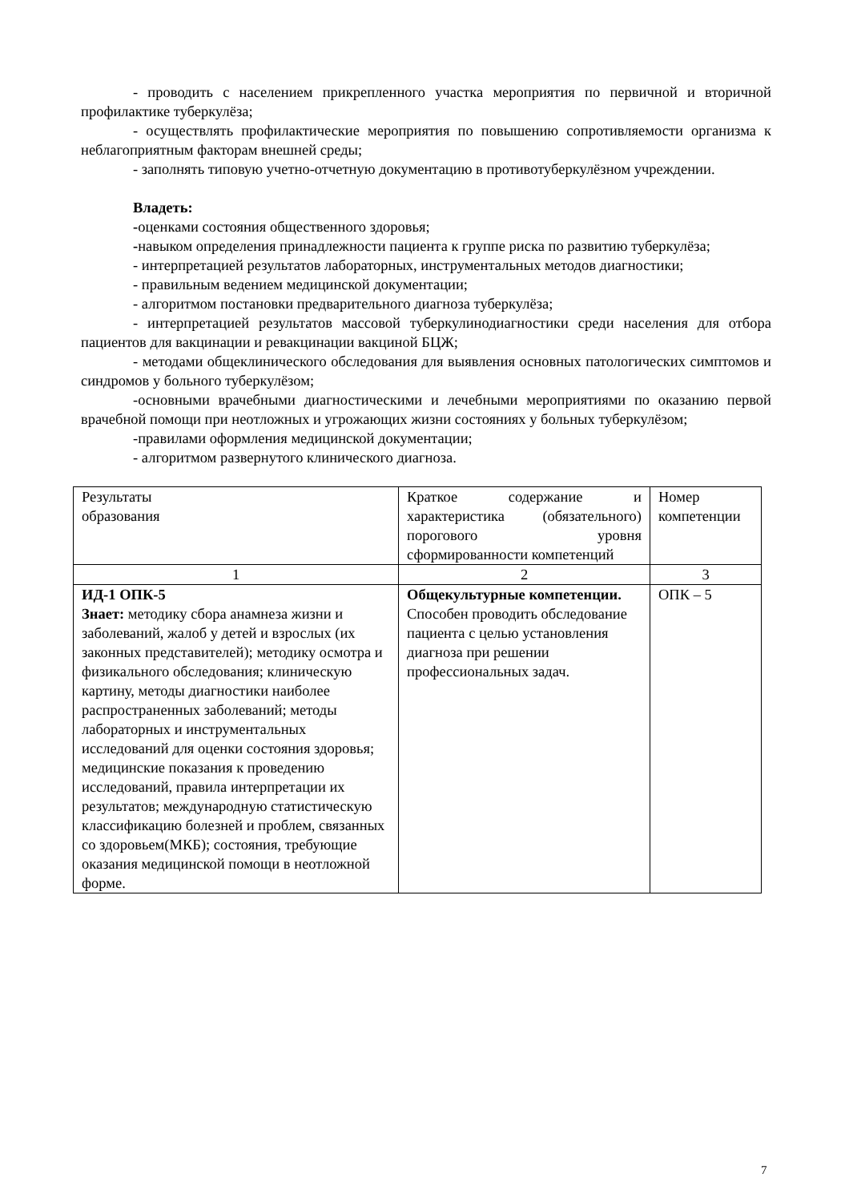- проводить с населением прикрепленного участка мероприятия по первичной и вторичной профилактике туберкулёза;
- осуществлять профилактические мероприятия по повышению сопротивляемости организма к неблагоприятным факторам внешней среды;
- заполнять типовую учетно-отчетную документацию в противотуберкулёзном учреждении.
Владеть:
-оценками состояния общественного здоровья;
-навыком определения принадлежности пациента к группе риска по развитию туберкулёза;
- интерпретацией результатов лабораторных, инструментальных методов диагностики;
- правильным ведением медицинской документации;
- алгоритмом постановки предварительного диагноза туберкулёза;
- интерпретацией результатов массовой туберкулинодиагностики среди населения для отбора пациентов для вакцинации и ревакцинации вакциной БЦЖ;
- методами общеклинического обследования для выявления основных патологических симптомов и синдромов у больного туберкулёзом;
-основными врачебными диагностическими и лечебными мероприятиями по оказанию первой врачебной помощи при неотложных и угрожающих жизни состояниях у больных туберкулёзом;
-правилами оформления медицинской документации;
- алгоритмом развернутого клинического диагноза.
| Результаты образования | Краткое содержание и характеристика (обязательного) порогового уровня сформированности компетенций | Номер компетенции |
| 1 | 2 | 3 |
| ИД-1 ОПК-5 Знает: методику сбора анамнеза жизни и заболеваний, жалоб у детей и взрослых (их законных представителей); методику осмотра и физикального обследования; клиническую картину, методы диагностики наиболее распространенных заболеваний; методы лабораторных и инструментальных исследований для оценки состояния здоровья; медицинские показания к проведению исследований, правила интерпретации их результатов; международную статистическую классификацию болезней и проблем, связанных со здоровьем(МКБ); состояния, требующие оказания медицинской помощи в неотложной форме. | Общекультурные компетенции. Способен проводить обследование пациента с целью установления диагноза при решении профессиональных задач. | ОПК – 5 |
7